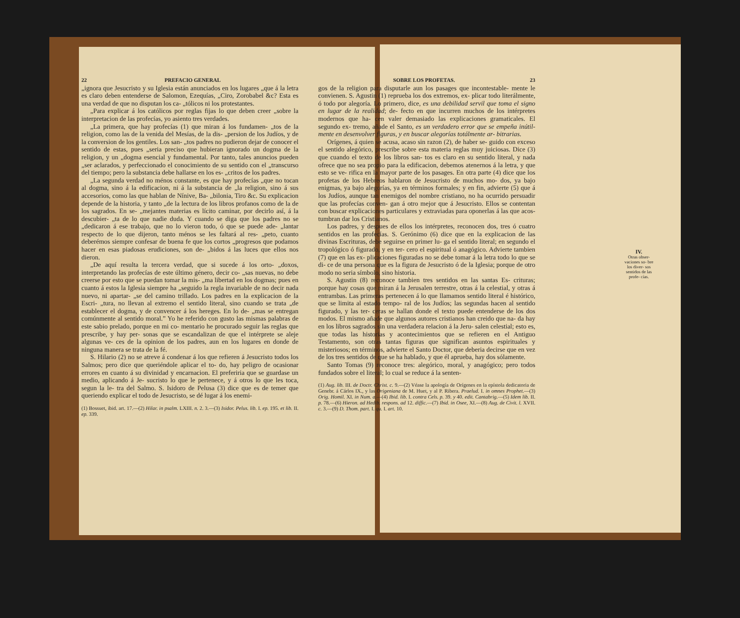22 PREFACIO GENERAL
„ignora que Jesucristo y su Iglesia están anunciados en los lugares „que á la letra es claro deben entenderse de Salomon, Ezequías, „Ciro, Zorobabel &c? Esta es una verdad de que no disputan los ca- „tólicos ni los protestantes.
„Para explicar á los católicos por reglas fijas lo que deben creer „sobre la interpretacion de las profecías, yo asiento tres verdades.
„La primera, que hay profecías (1) que miran á los fundamen- „tos de la religion, como las de la venida del Mesías, de la dis- „persion de los Judíos, y de la conversion de los gentiles. Los san- „tos padres no pudieron dejar de conocer el sentido de estas, pues „seria preciso que hubieran ignorado un dogma de la religion, y un „dogma esencial y fundamental. Por tanto, tales anuncios pueden „ser aclarados, y perfeccionado el conocimiento de su sentido con el „transcurso del tiempo; pero la substancia debe hallarse en los es- „critos de los padres.
„La segunda verdad no ménos constante, es que hay profecías „que no tocan al dogma, sino á la edificacion, ni á la substancia de „la religion, sino á sus accesorios, como las que hablan de Nínive, Ba- „bilonia, Tiro &c. Su explicacion depende de la historia, y tanto „de la lectura de los libros profanos como de la de los sagrados. En se- „mejantes materias es lícito caminar, por decirlo así, á la descubier- „ta de lo que nadie duda. Y cuando se diga que los padres no se „dedicaron á ese trabajo, que no lo vieron todo, ó que se puede ade- „lantar respecto de lo que dijeron, tanto ménos se les faltará al res- „peto, cuanto deberémos siempre confesar de buena fe que los cortos „progresos que podamos hacer en esas piadosas erudiciones, son de- „bidos á las luces que ellos nos dieron.
„De aquí resulta la tercera verdad, que si sucede á los orto- „doxos, interpretando las profecías de este último género, decir co- „sas nuevas, no debe creerse por esto que se puedan tomar la mis- „ma libertad en los dogmas; pues en cuanto á estos la Iglesia siempre ha „seguido la regla invariable de no decir nada nuevo, ni apartar- „se del camino trillado. Los padres en la explicacion de la Escri- „tura, no llevan al extremo el sentido literal, sino cuando se trata „de establecer el dogma, y de convencer á los hereges. En lo de- „mas se entregan comúnmente al sentido moral.” Yo he referido con gusto las mismas palabras de este sabio prelado, porque en mi co- mentario he procurado seguir las reglas que prescribe, y hay per- sonas que se escandalizan de que el intérprete se aleje algunas ve- ces de la opinion de los padres, aun en los lugares en donde de ninguna manera se trata de la fé.
S. Hilario (2) no se atreve á condenar á los que refieren á Jesucristo todos los Salmos; pero dice que queriéndole aplicar el to- do, hay peligro de ocasionar errores en cuanto á su divinidad y encarnacion. El preferiria que se guardase un medio, aplicando á Je- sucristo lo que le pertenece, y á otros lo que les toca, segun la le- tra del Salmo. S. Isidoro de Pelusa (3) dice que es de temer que queriendo explicar el todo de Jesucristo, se dé lugar á los enemi-
(1) Bossuet, ibid. art. 17.—(2) Hilar. in psalm. LXIII. n. 2. 3.—(3) Isidor. Pelus. lib. I. ep. 195. et lib. II. ep. 339.
SOBRE LOS PROFETAS. 23
gos de la religion para disputarle aun los pasages que incontestable- mente le convienen. S. Agustin (1) reprueba los dos extremos, ex- plicar todo literálmente, ó todo por alegoría. Lo primero, dice, es una debilidad servil que toma el signo en lugar de la realidad; de- fecto en que incurren muchos de los intérpretes modernos que ha- cen valer demasiado las explicaciones gramaticales. El segundo ex- tremo, añade el Santo, es un verdadero error que se empeña inútil- mente en desenvolver figuras, y en buscar alegorías totálmente ar- bitrarias.
Orígenes, á quien se acusa, acaso sin razon (2), de haber se- guido con exceso el sentido alegórico, prescribe sobre esta materia reglas muy juiciosas. Dice (3) que cuando el texto de los libros san- tos es claro en su sentido literal, y nada ofrece que no sea propio para la edificacion, debemos atenernos á la letra, y que esto se ve- rifica en la mayor parte de los pasages. En otra parte (4) dice que los profetas de los Hebreos hablaron de Jesucristo de muchos mo- dos, ya bajo enigmas, ya bajo alegorías, ya en términos formales; y en fin, advierte (5) que á los Judíos, aunque tan enemigos del nombre cristiano, no ha ocurrido persuadir que las profecías conven- gan á otro mejor que á Jesucristo. Ellos se contentan con buscar explicaciones particulares y extraviadas para oponerlas á las que acos- tumbran dar los Cristianos.
Los padres, y despues de ellos los intérpretes, reconocen dos, tres ó cuatro sentidos en las profecías. S. Gerónimo (6) dice que en la explicacion de las divinas Escrituras, debe seguirse en primer lu- ga el sentido literal; en segundo el tropológico ó figurado, y en ter- cero el espiritual ó anagógico. Advierte tambien (7) que en las ex- plicaciones figuradas no se debe tomar á la letra todo lo que se di- ce de una persona que es la figura de Jesucristo ó de la Iglesia; porque de otro modo no seria símbolo, sino historia.
S. Agustin (8) reconoce tambien tres sentidos en las santas Es- crituras; porque hay cosas que miran á la Jerusalen terrestre, otras á la celestial, y otras á entrambas. Las primeras pertenecen á lo que llamamos sentido literal é histórico, que se limita al estado tempo- ral de los Judíos; las segundas hacen al sentido figurado, y las ter- ceras se hallan donde el texto puede entenderse de los dos modos. El mismo añade que algunos autores cristianos han creido que na- da hay en los libros sagrados sin una verdadera relacion á la Jeru- salen celestial; esto es, que todas las historias y acontecimientos que se refieren en el Antiguo Testamento, son otras tantas figuras que significan asuntos espirituales y misteriosos; en términos, advierte el Santo Doctor, que deberia decirse que en vez de los tres sentidos de que se ha hablado, y que él aprueba, hay dos sólamente.
Santo Tomas (9) reconoce tres: alegórico, moral, y anagógico; pero todos fundados sobre el literal; lo cual se reduce á la senten-
(1) Aug. lib. III. de Doctr. Christ. c. 9.—(2) Véase la apología de Orígenes en la epístola dedicatoria de Genebr. á Cárlos IX., y las Origeniana de M. Huet, y al P. Ribera. Praelud. I. in omnes Prophet.—(3) Orig. Homil. XI. in Num. a.—(4) Ibid. lib. I. contra Cels. p. 39. y 40. edit. Cantabrig.—(5) Idem lib. II. p. 78.—(6) Hieron. ad Hedib. respons. ad 12. diffic.—(7) Ibid. in Osee, XI.—(8) Aug. de Civit. l. XVII. c. 3.—(9) D. Thom. part. I. qu. I. art. 10.
IV.
Otras obser- vaciones so- bre los diver- sos sentidos de las profe- cías.